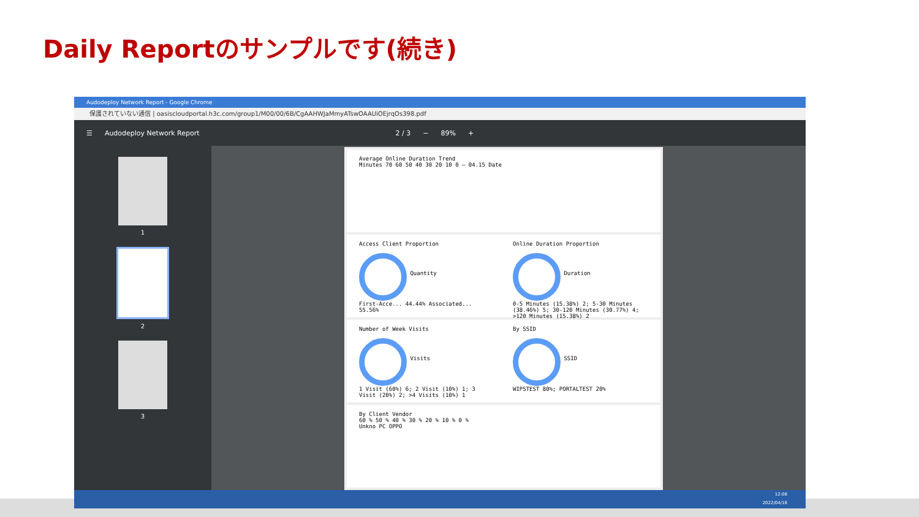Daily Reportのサンプルです(続き)
Audodeploy Network Report - Google Chrome
保護されていない通信 | oasiscloudportal.h3c.com/group1/M00/00/6B/CgAAHWJaMmyATswOAAUiOEjrqOs398.pdf
☰ Audodeploy Network Report 2 / 3 − 89% +
1
2
3
Average Online Duration Trend
Minutes 70 60 50 40 30 20 10 0 — 04.15 Date
Access Client Proportion
Quantity
First-Acce... 44.44% Associated... 55.56%
Online Duration Proportion
Duration
0-5 Minutes (15.38%) 2; 5-30 Minutes (38.46%) 5; 30-120 Minutes (30.77%) 4; >120 Minutes (15.38%) 2
Number of Week Visits
Visits
1 Visit (60%) 6; 2 Visit (10%) 1; 3 Visit (20%) 2; >4 Visits (10%) 1
By SSID
SSID
WIPSTEST 80%; PORTALTEST 20%
By Client Vendor
60 % 50 % 40 % 30 % 20 % 10 % 0 %
Unkno PC OPPO
12:08
2022/04/16